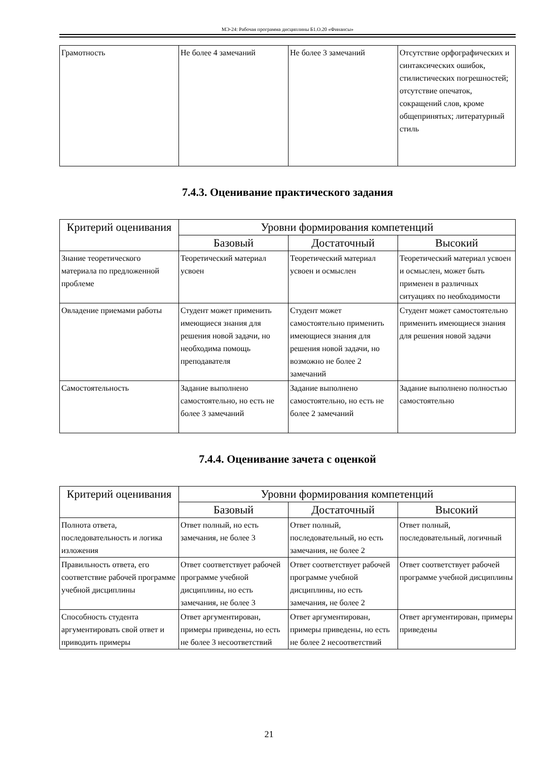МЭ-24: Рабочая программа дисциплины Б1.О.20 «Финансы»
| Грамотность | Не более 4 замечаний | Не более 3 замечаний | Отсутствие орфографических и синтаксических ошибок, стилистических погрешностей; отсутствие опечаток, сокращений слов, кроме общепринятых; литературный стиль |
7.4.3. Оценивание практического задания
| Критерий оценивания | Уровни формирования компетенций | | |
| --- | --- | --- | --- |
| | Базовый | Достаточный | Высокий |
| Знание теоретического материала по предложенной проблеме | Теоретический материал усвоен | Теоретический материал усвоен и осмыслен | Теоретический материал усвоен и осмыслен, может быть применен в различных ситуациях по необходимости |
| Овладение приемами работы | Студент может применить имеющиеся знания для решения новой задачи, но необходима помощь преподавателя | Студент может самостоятельно применить имеющиеся знания для решения новой задачи, но возможно не более 2 замечаний | Студент может самостоятельно применить имеющиеся знания для решения новой задачи |
| Самостоятельность | Задание выполнено самостоятельно, но есть не более 3 замечаний | Задание выполнено самостоятельно, но есть не более 2 замечаний | Задание выполнено полностью самостоятельно |
7.4.4. Оценивание зачета с оценкой
| Критерий оценивания | Уровни формирования компетенций | | |
| --- | --- | --- | --- |
| | Базовый | Достаточный | Высокий |
| Полнота ответа, последовательность и логика изложения | Ответ полный, но есть замечания, не более 3 | Ответ полный, последовательный, но есть замечания, не более 2 | Ответ полный, последовательный, логичный |
| Правильность ответа, его соответствие рабочей программе учебной дисциплины | Ответ соответствует рабочей программе учебной дисциплины, но есть замечания, не более 3 | Ответ соответствует рабочей программе учебной дисциплины, но есть замечания, не более 2 | Ответ соответствует рабочей программе учебной дисциплины |
| Способность студента аргументировать свой ответ и приводить примеры | Ответ аргументирован, примеры приведены, но есть не более 3 несоответствий | Ответ аргументирован, примеры приведены, но есть не более 2 несоответствий | Ответ аргументирован, примеры приведены |
21